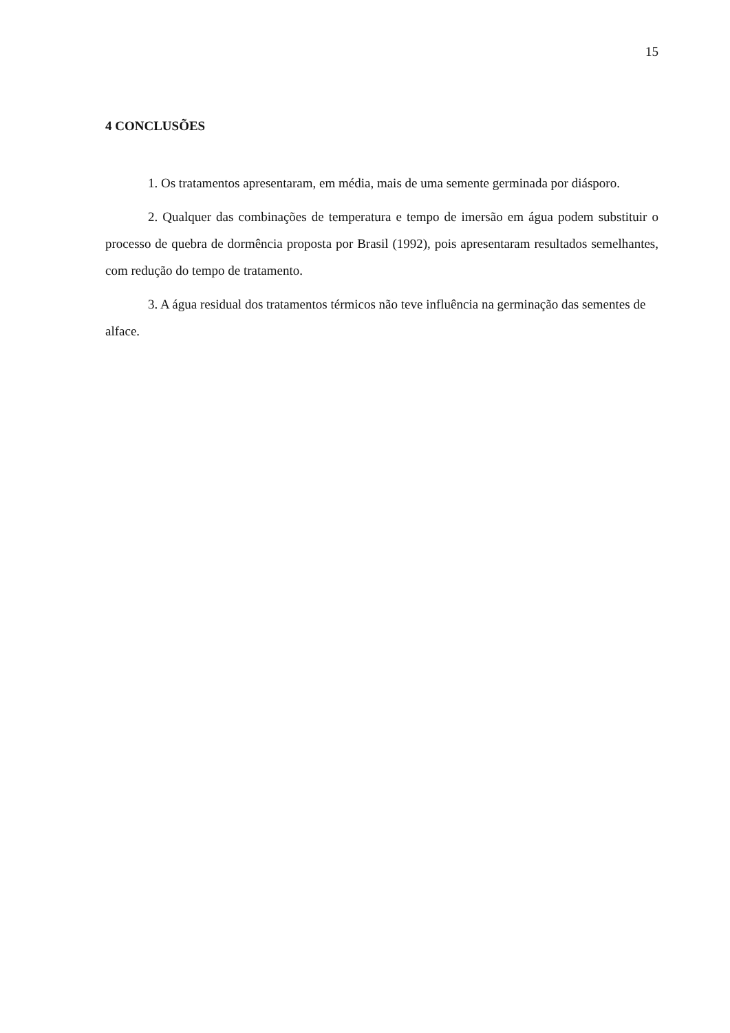15
4 CONCLUSÕES
1. Os tratamentos apresentaram, em média, mais de uma semente germinada por diásporo.
2. Qualquer das combinações de temperatura e tempo de imersão em água podem substituir o processo de quebra de dormência proposta por Brasil (1992), pois apresentaram resultados semelhantes, com redução do tempo de tratamento.
3. A água residual dos tratamentos térmicos não teve influência na germinação das sementes de alface.